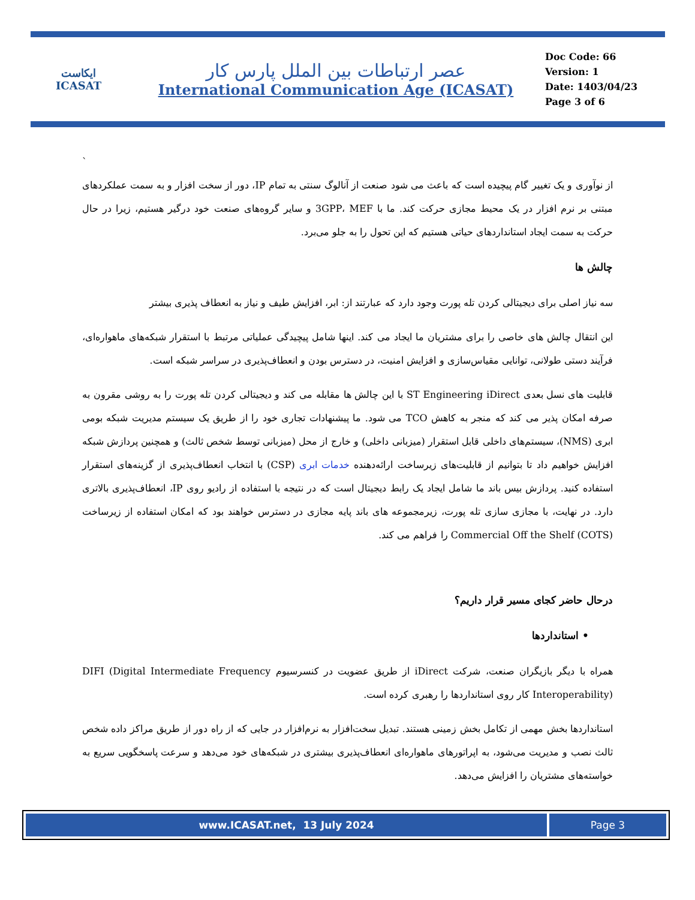ایکاست
ICASAT
عصر ارتباطات بین الملل پارس کار
International Communication Age (ICASAT)
Doc Code: 66
Version: 1
Date: 1403/04/23
Page 3 of 6
`
از نوآوری و یک تغییر گام پیچیده است که باعث می شود صنعت از آنالوگ سنتی به تمام IP، دور از سخت افزار و به سمت عملکردهای مبتنی بر نرم افزار در یک محیط مجازی حرکت کند. ما با 3GPP، MEF و سایر گروه‌های صنعت خود درگیر هستیم، زیرا در حال حرکت به سمت ایجاد استانداردهای حیاتی هستیم که این تحول را به جلو می‌برد.
چالش ها
سه نیاز اصلی برای دیجیتالی کردن تله پورت وجود دارد که عبارتند از: ابر، افزایش طیف و نیاز به انعطاف پذیری بیشتر
این انتقال چالش های خاصی را برای مشتریان ما ایجاد می کند. اینها شامل پیچیدگی عملیاتی مرتبط با استقرار شبکه‌های ماهواره‌ای، فرآیند دستی طولانی، توانایی مقیاس‌سازی و افزایش امنیت، در دسترس بودن و انعطاف‌پذیری در سراسر شبکه است.
قابلیت های نسل بعدی ST Engineering iDirect با این چالش ها مقابله می کند و دیجیتالی کردن تله پورت را به روشی مقرون به صرفه امکان پذیر می کند که منجر به کاهش TCO می شود. ما پیشنهادات تجاری خود را از طریق یک سیستم مدیریت شبکه بومی ابری (NMS)، سیستم‌های داخلی قابل استقرار (میزبانی داخلی) و خارج از محل (میزبانی توسط شخص ثالث) و همچنین پردازش شبکه افزایش خواهیم داد تا بتوانیم از قابلیت‌های زیرساخت ارائه‌دهنده خدمات ابری (CSP) با انتخاب انعطاف‌پذیری از گزینه‌های استقرار استفاده کنید. پردازش بیس باند ما شامل ایجاد یک رابط دیجیتال است که در نتیجه با استفاده از رادیو روی IP، انعطاف‌پذیری بالاتری دارد. در نهایت، با مجازی سازی تله پورت، زیرمجموعه های باند پایه مجازی در دسترس خواهند بود که امکان استفاده از زیرساخت Commercial Off the Shelf (COTS) را فراهم می کند.
درحال حاضر کجای مسیر قرار داریم؟
• استانداردها
همراه با دیگر بازیگران صنعت، شرکت iDirect از طریق عضویت در کنسرسیوم DIFI (Digital Intermediate Frequency Interoperability) کار روی استانداردها را رهبری کرده است.
استانداردها بخش مهمی از تکامل بخش زمینی هستند. تبدیل سخت‌افزار به نرم‌افزار در جایی که از راه دور از طریق مراکز داده شخص ثالث نصب و مدیریت می‌شود، به اپراتورهای ماهواره‌ای انعطاف‌پذیری بیشتری در شبکه‌های خود می‌دهد و سرعت پاسخگویی سریع به خواسته‌های مشتریان را افزایش می‌دهد.
www.ICASAT.net, 13 July 2024 Page 3